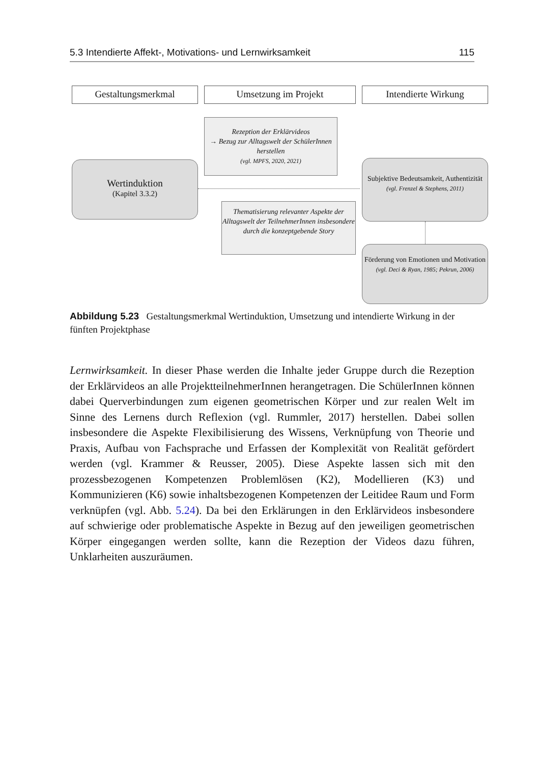5.3 Intendierte Affekt-, Motivations- und Lernwirksamkeit 115
Gestaltungsmerkmal Umsetzung im Projekt Intendierte Wirkung
Rezeption der Erklärvideos
→ Bezug zur Alltagswelt der SchülerInnen herstellen
(vgl. MPFS, 2020, 2021)
Wertinduktion
(Kapitel 3.3.2)
Subjektive Bedeutsamkeit, Authentizität
(vgl. Frenzel & Stephens, 2011)
Thematisierung relevanter Aspekte der Alltagswelt der TeilnehmerInnen insbesondere durch die konzeptgebende Story
Förderung von Emotionen und Motivation
(vgl. Deci & Ryan, 1985; Pekrun, 2006)
Abbildung 5.23 Gestaltungsmerkmal Wertinduktion, Umsetzung und intendierte Wirkung in der fünften Projektphase
Lernwirksamkeit. In dieser Phase werden die Inhalte jeder Gruppe durch die Rezeption der Erklärvideos an alle ProjektteilnehmerInnen herangetragen. Die SchülerInnen können dabei Querverbindungen zum eigenen geometrischen Kör­per und zur realen Welt im Sinne des Lernens durch Reflexion (vgl. Rummler, 2017) herstellen. Dabei sollen insbesondere die Aspekte Flexibilisierung des Wissens, Verknüpfung von Theorie und Praxis, Aufbau von Fachsprache und Erfassen der Komplexität von Realität gefördert werden (vgl. Krammer & Reus­ser, 2005). Diese Aspekte lassen sich mit den prozessbezogenen Kompetenzen Problemlösen (K2), Modellieren (K3) und Kommunizieren (K6) sowie inhaltsbe­zogenen Kompetenzen der Leitidee Raum und Form verknüpfen (vgl. Abb. 5.24). Da bei den Erklärungen in den Erklärvideos insbesondere auf schwierige oder problematische Aspekte in Bezug auf den jeweiligen geometrischen Körper ein­gegangen werden sollte, kann die Rezeption der Videos dazu führen, Unklarheiten auszuräumen.